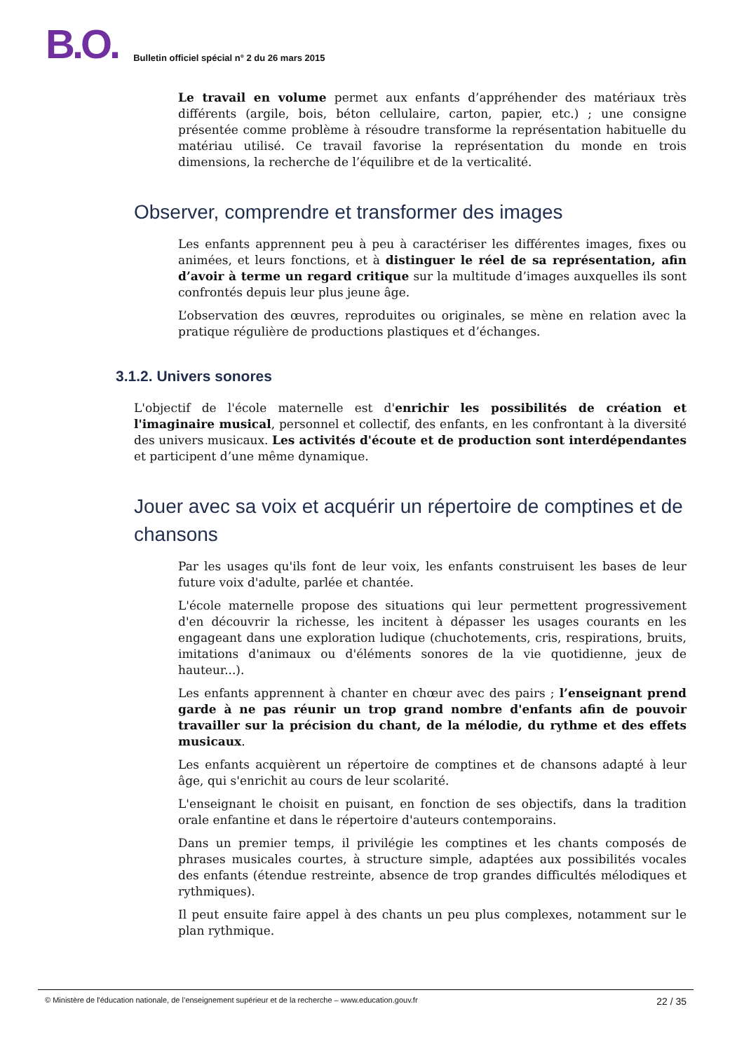B.O. Bulletin officiel spécial n° 2 du 26 mars 2015
Le travail en volume permet aux enfants d’appréhender des matériaux très différents (argile, bois, béton cellulaire, carton, papier, etc.) ; une consigne présentée comme problème à résoudre transforme la représentation habituelle du matériau utilisé. Ce travail favorise la représentation du monde en trois dimensions, la recherche de l’équilibre et de la verticalité.
Observer, comprendre et transformer des images
Les enfants apprennent peu à peu à caractériser les différentes images, fixes ou animées, et leurs fonctions, et à distinguer le réel de sa représentation, afin d’avoir à terme un regard critique sur la multitude d’images auxquelles ils sont confrontés depuis leur plus jeune âge.
L’observation des œuvres, reproduites ou originales, se mène en relation avec la pratique régulière de productions plastiques et d’échanges.
3.1.2. Univers sonores
L'objectif de l'école maternelle est d'enrichir les possibilités de création et l'imaginaire musical, personnel et collectif, des enfants, en les confrontant à la diversité des univers musicaux. Les activités d'écoute et de production sont interdépendantes et participent d’une même dynamique.
Jouer avec sa voix et acquérir un répertoire de comptines et de chansons
Par les usages qu'ils font de leur voix, les enfants construisent les bases de leur future voix d'adulte, parlée et chantée.
L'école maternelle propose des situations qui leur permettent progressivement d'en découvrir la richesse, les incitent à dépasser les usages courants en les engageant dans une exploration ludique (chuchotements, cris, respirations, bruits, imitations d'animaux ou d'éléments sonores de la vie quotidienne, jeux de hauteur...).
Les enfants apprennent à chanter en chœur avec des pairs ; l’enseignant prend garde à ne pas réunir un trop grand nombre d'enfants afin de pouvoir travailler sur la précision du chant, de la mélodie, du rythme et des effets musicaux.
Les enfants acquièrent un répertoire de comptines et de chansons adapté à leur âge, qui s'enrichit au cours de leur scolarité.
L'enseignant le choisit en puisant, en fonction de ses objectifs, dans la tradition orale enfantine et dans le répertoire d'auteurs contemporains.
Dans un premier temps, il privilégie les comptines et les chants composés de phrases musicales courtes, à structure simple, adaptées aux possibilités vocales des enfants (étendue restreinte, absence de trop grandes difficultés mélodiques et rythmiques).
Il peut ensuite faire appel à des chants un peu plus complexes, notamment sur le plan rythmique.
© Ministère de l'éducation nationale, de l’enseignement supérieur et de la recherche – www.education.gouv.fr 22 / 35